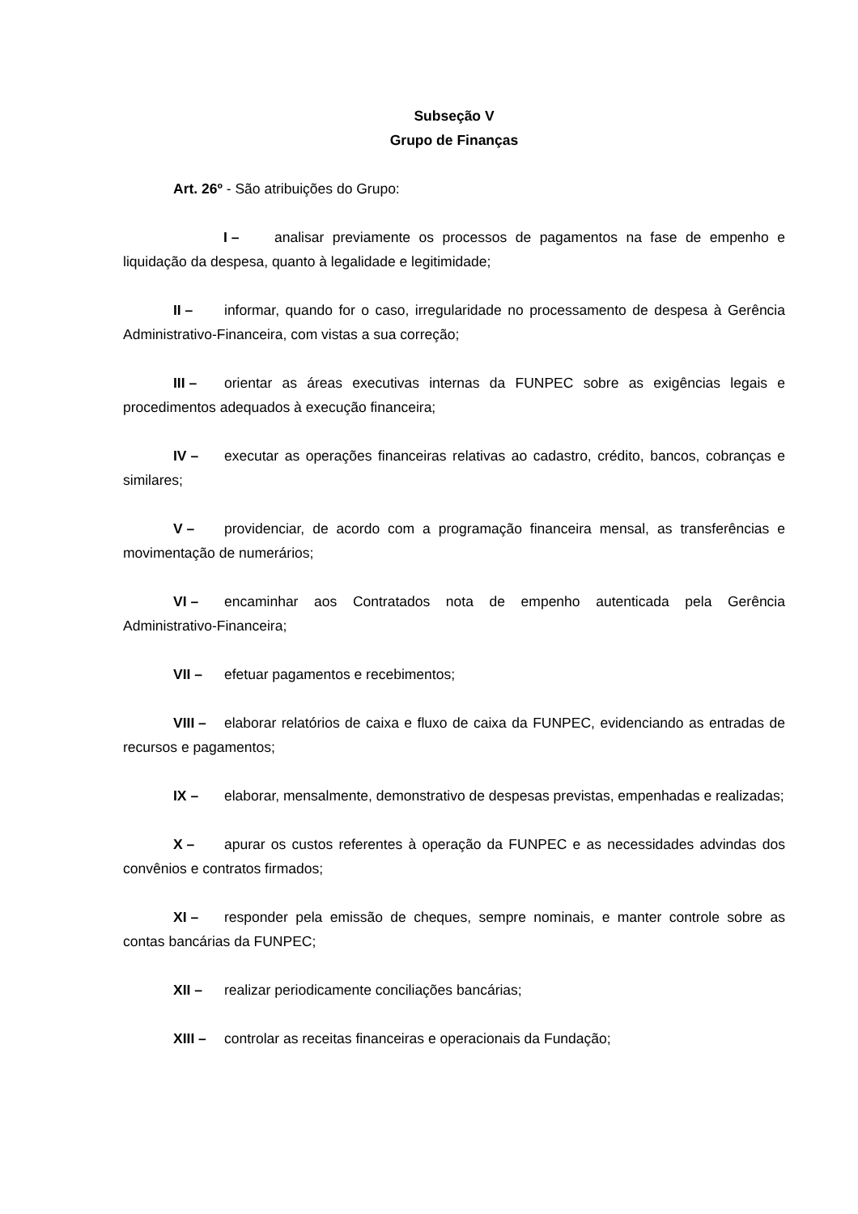Subseção V
Grupo de Finanças
Art. 26º - São atribuições do Grupo:
I – analisar previamente os processos de pagamentos na fase de empenho e liquidação da despesa, quanto à legalidade e legitimidade;
II – informar, quando for o caso, irregularidade no processamento de despesa à Gerência Administrativo-Financeira, com vistas a sua correção;
III – orientar as áreas executivas internas da FUNPEC sobre as exigências legais e procedimentos adequados à execução financeira;
IV – executar as operações financeiras relativas ao cadastro, crédito, bancos, cobranças e similares;
V – providenciar, de acordo com a programação financeira mensal, as transferências e movimentação de numerários;
VI – encaminhar aos Contratados nota de empenho autenticada pela Gerência Administrativo-Financeira;
VII – efetuar pagamentos e recebimentos;
VIII – elaborar relatórios de caixa e fluxo de caixa da FUNPEC, evidenciando as entradas de recursos e pagamentos;
IX – elaborar, mensalmente, demonstrativo de despesas previstas, empenhadas e realizadas;
X – apurar os custos referentes à operação da FUNPEC e as necessidades advindas dos convênios e contratos firmados;
XI – responder pela emissão de cheques, sempre nominais, e manter controle sobre as contas bancárias da FUNPEC;
XII – realizar periodicamente conciliações bancárias;
XIII – controlar as receitas financeiras e operacionais da Fundação;